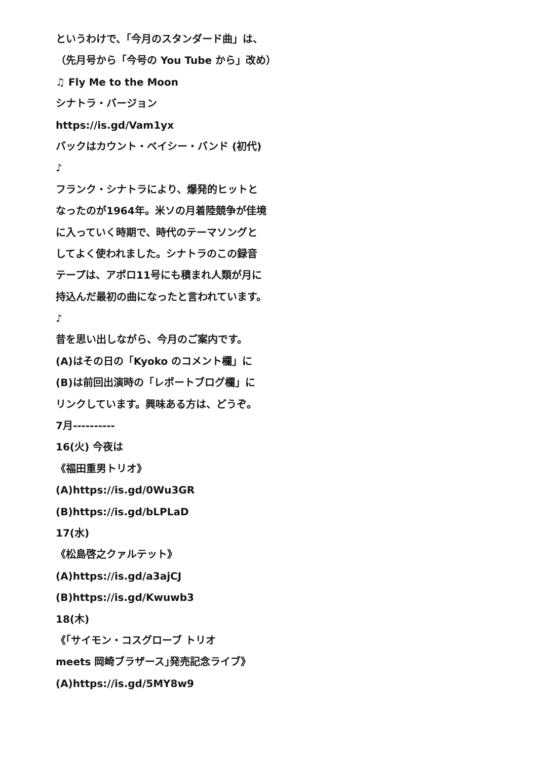というわけで、「今月のスタンダード曲」は、
（先月号から「今号の You Tube から」改め）
♫ Fly Me to the Moon
シナトラ・バージョン
https://is.gd/Vam1yx
バックはカウント・ベイシー・バンド (初代)
♪
フランク・シナトラにより、爆発的ヒットと
なったのが1964年。米ソの月着陸競争が佳境
に入っていく時期で、時代のテーマソングと
してよく使われました。シナトラのこの録音
テープは、アポロ11号にも積まれ人類が月に
持込んだ最初の曲になったと言われています。
♪
昔を思い出しながら、今月のご案内です。
(A)はその日の「Kyoko のコメント欄」に
(B)は前回出演時の「レポートブログ欄」に
リンクしています。興味ある方は、どうぞ。
7月----------
16(火) 今夜は
《福田重男トリオ》
(A)https://is.gd/0Wu3GR
(B)https://is.gd/bLPLaD
17(水)
《松島啓之クァルテット》
(A)https://is.gd/a3ajCJ
(B)https://is.gd/Kwuwb3
18(木)
《｢サイモン・コスグローブ トリオ
meets 岡崎ブラザース｣発売記念ライブ》
(A)https://is.gd/5MY8w9